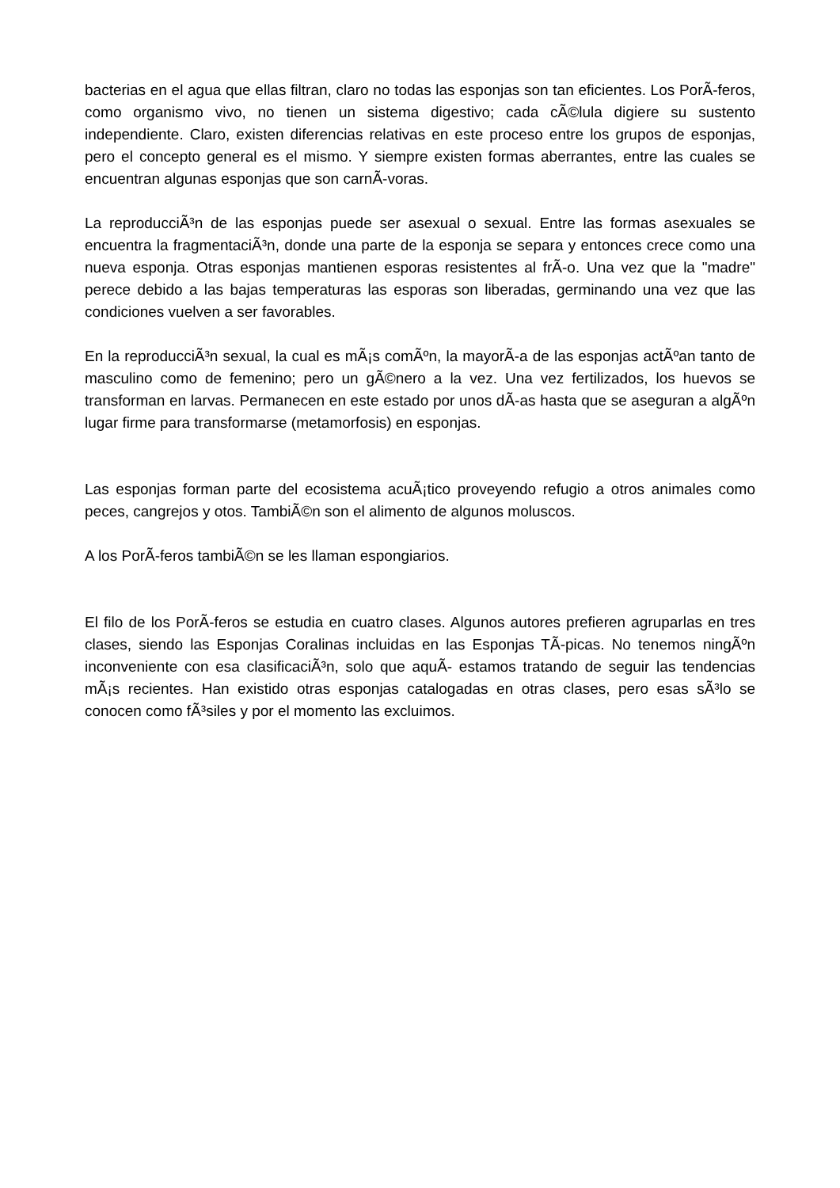bacterias en el agua que ellas filtran, claro no todas las esponjas son tan eficientes. Los PorÃ-feros, como organismo vivo, no tienen un sistema digestivo; cada cÃ©lula digiere su sustento independiente. Claro, existen diferencias relativas en este proceso entre los grupos de esponjas, pero el concepto general es el mismo. Y siempre existen formas aberrantes, entre las cuales se encuentran algunas esponjas que son carnÃ-voras.
La reproducciÃ³n de las esponjas puede ser asexual o sexual. Entre las formas asexuales se encuentra la fragmentaciÃ³n, donde una parte de la esponja se separa y entonces crece como una nueva esponja. Otras esponjas mantienen esporas resistentes al frÃ-o. Una vez que la "madre" perece debido a las bajas temperaturas las esporas son liberadas, germinando una vez que las condiciones vuelven a ser favorables.
En la reproducciÃ³n sexual, la cual es mÃ¡s comÃºn, la mayorÃ-a de las esponjas actÃºan tanto de masculino como de femenino; pero un gÃ©nero a la vez. Una vez fertilizados, los huevos se transforman en larvas. Permanecen en este estado por unos dÃ-as hasta que se aseguran a algÃºn lugar firme para transformarse (metamorfosis) en esponjas.
Las esponjas forman parte del ecosistema acuÃ¡tico proveyendo refugio a otros animales como peces, cangrejos y otos. TambiÃ©n son el alimento de algunos moluscos.
A los PorÃ-feros tambiÃ©n se les llaman espongiarios.
El filo de los PorÃ-feros se estudia en cuatro clases. Algunos autores prefieren agruparlas en tres clases, siendo las Esponjas Coralinas incluidas en las Esponjas TÃ-picas. No tenemos ningÃºn inconveniente con esa clasificaciÃ³n, solo que aquÃ- estamos tratando de seguir las tendencias mÃ¡s recientes. Han existido otras esponjas catalogadas en otras clases, pero esas sÃ³lo se conocen como fÃ³siles y por el momento las excluimos.